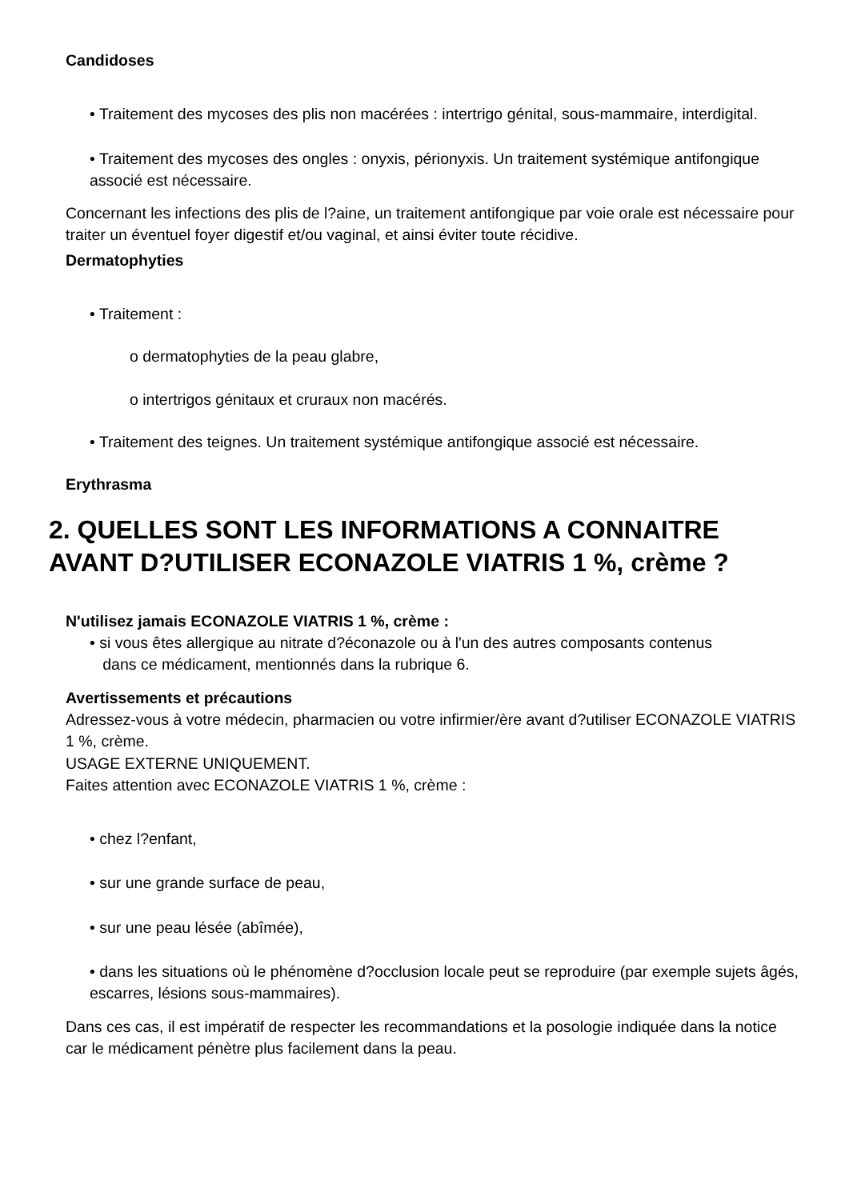Candidoses
• Traitement des mycoses des plis non macérées : intertrigo génital, sous-mammaire, interdigital.
• Traitement des mycoses des ongles : onyxis, périonyxis. Un traitement systémique antifongique associé est nécessaire.
Concernant les infections des plis de l?aine, un traitement antifongique par voie orale est nécessaire pour traiter un éventuel foyer digestif et/ou vaginal, et ainsi éviter toute récidive.
Dermatophyties
• Traitement :
o dermatophyties de la peau glabre,
o intertrigos génitaux et cruraux non macérés.
• Traitement des teignes. Un traitement systémique antifongique associé est nécessaire.
Erythrasma
2. QUELLES SONT LES INFORMATIONS A CONNAITRE AVANT D?UTILISER ECONAZOLE VIATRIS 1 %, crème ?
N'utilisez jamais ECONAZOLE VIATRIS 1 %, crème :
• si vous êtes allergique au nitrate d?éconazole ou à l'un des autres composants contenus
dans ce médicament, mentionnés dans la rubrique 6.
Avertissements et précautions
Adressez-vous à votre médecin, pharmacien ou votre infirmier/ère avant d?utiliser ECONAZOLE VIATRIS 1 %, crème.
USAGE EXTERNE UNIQUEMENT.
Faites attention avec ECONAZOLE VIATRIS 1 %, crème :
• chez l?enfant,
• sur une grande surface de peau,
• sur une peau lésée (abîmée),
• dans les situations où le phénomène d?occlusion locale peut se reproduire (par exemple sujets âgés, escarres, lésions sous-mammaires).
Dans ces cas, il est impératif de respecter les recommandations et la posologie indiquée dans la notice car le médicament pénètre plus facilement dans la peau.